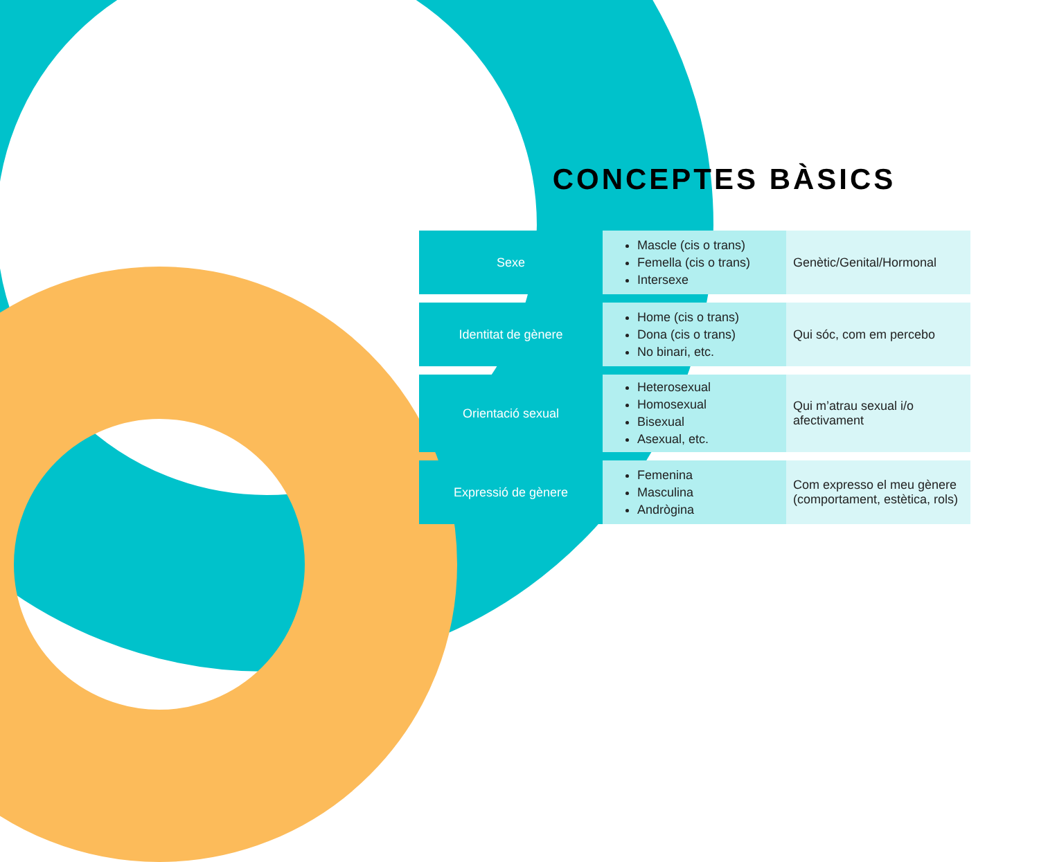CONCEPTES BÀSICS
| Sexe | Mascle (cis o trans) Femella (cis o trans) Intersexe | Genètic/Genital/Hormonal |
| Identitat de gènere | Home (cis o trans) Dona (cis o trans) No binari, etc. | Qui sóc, com em percebo |
| Orientació sexual | Heterosexual Homosexual Bisexual Asexual, etc. | Qui m’atrau sexual i/o afectivament |
| Expressió de gènere | Femenina Masculina Andrògina | Com expresso el meu gènere (comportament, estètica, rols) |